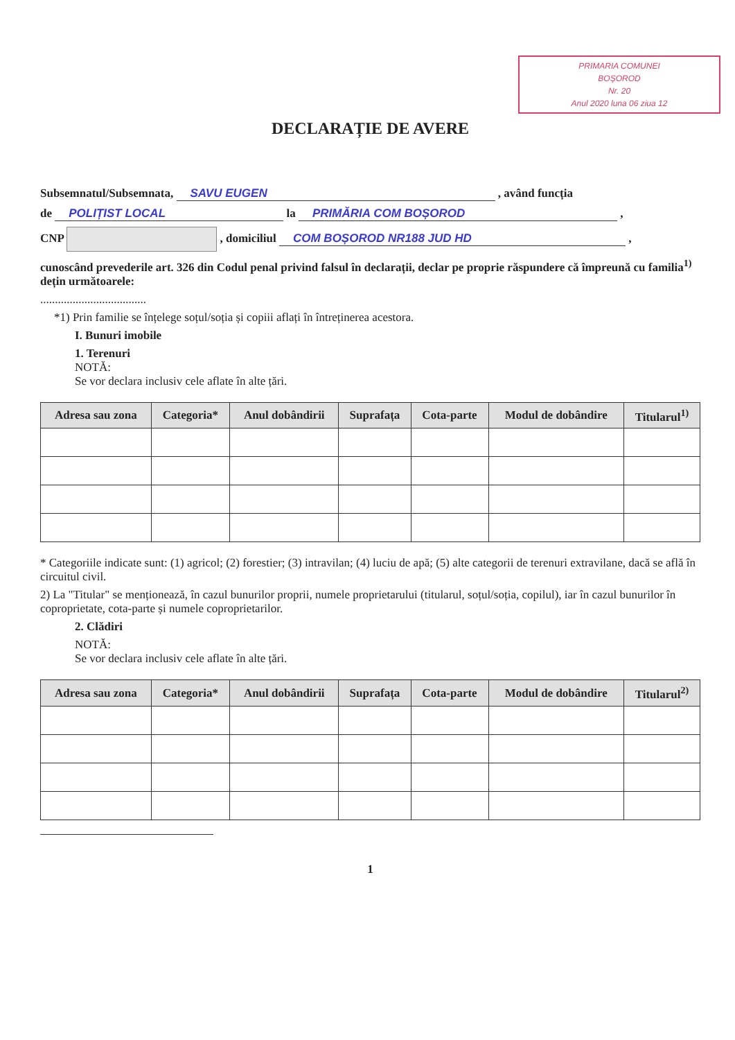PRIMARIA COMUNEI
BOȘOROD
Nr. 20
Anul 2020 luna 06 ziua 12
DECLARAȚIE DE AVERE
Subsemnatul/Subsemnata, SAVU EUGEN , având funcția
de POLIȚIST LOCAL la PRIMĂRIA COM BOȘOROD ,
CNP , domiciliul COM BOȘOROD NR188 JUD HD ,
cunoscând prevederile art. 326 din Codul penal privind falsul în declarații, declar pe proprie răspundere că împreună cu familia<sup>1)</sup> dețin următoarele:
....................................
*1) Prin familie se înțelege soțul/soția și copiii aflați în întreținerea acestora.
I. Bunuri imobile
1. Terenuri
NOTĂ:
Se vor declara inclusiv cele aflate în alte țări.
| Adresa sau zona | Categoria* | Anul dobândirii | Suprafața | Cota-parte | Modul de dobândire | Titularul<sup>1)</sup> |
| --- | --- | --- | --- | --- | --- | --- |
* Categoriile indicate sunt: (1) agricol; (2) forestier; (3) intravilan; (4) luciu de apă; (5) alte categorii de terenuri extravilane, dacă se află în circuitul civil.
2) La "Titular" se menționează, în cazul bunurilor proprii, numele proprietarului (titularul, soțul/soția, copilul), iar în cazul bunurilor în coproprietate, cota-parte și numele coproprietarilor.
2. Clădiri
NOTĂ:
Se vor declara inclusiv cele aflate în alte țări.
| Adresa sau zona | Categoria* | Anul dobândirii | Suprafața | Cota-parte | Modul de dobândire | Titularul<sup>2)</sup> |
| --- | --- | --- | --- | --- | --- | --- |
1